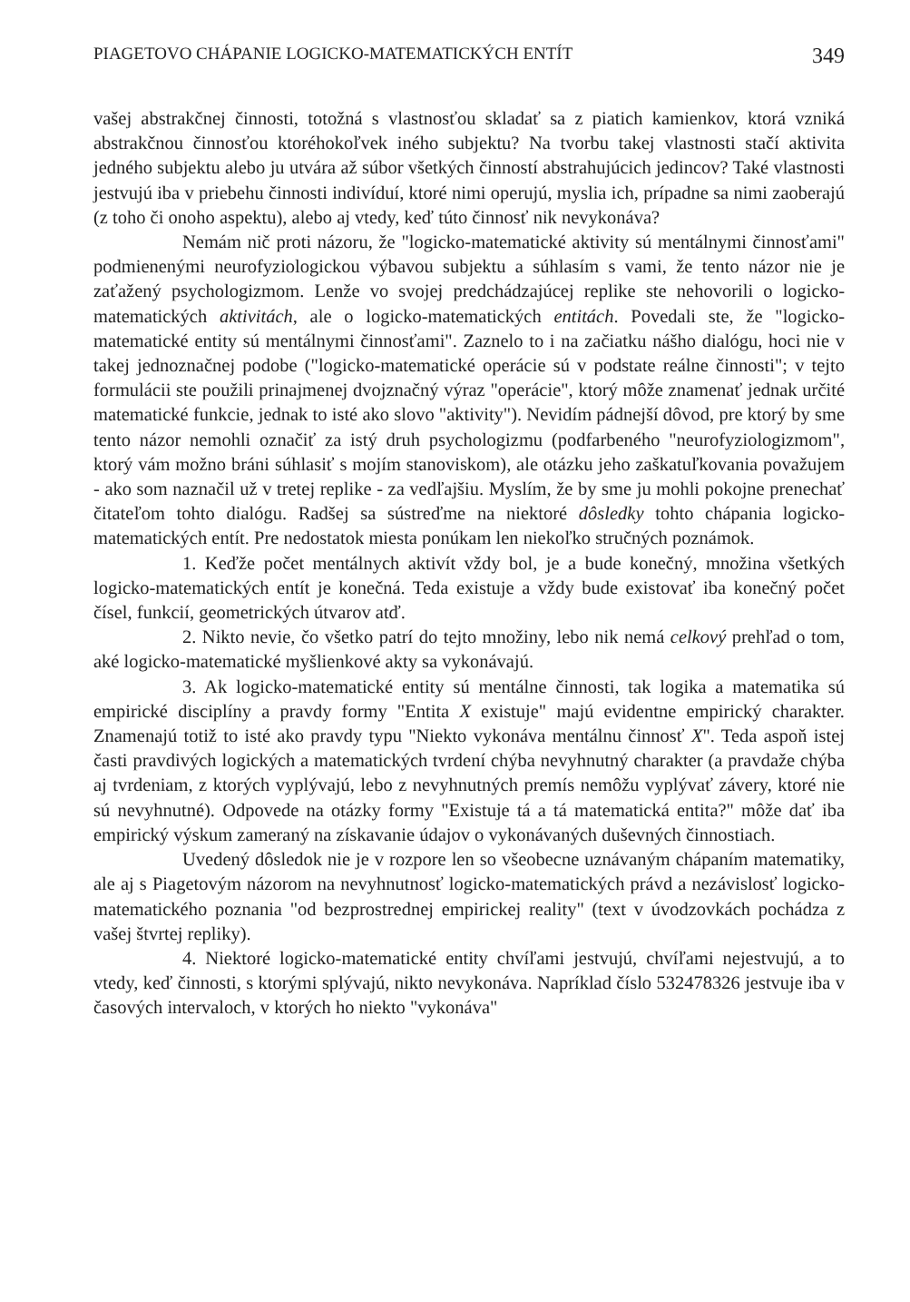PIAGETOVO CHÁPANIE LOGICKO-MATEMATICKÝCH ENTÍT 349
vašej abstrakčnej činnosti, totožná s vlastnosťou skladať sa z piatich kamienkov, ktorá vzniká abstrakčnou činnosťou ktoréhokoľvek iného subjektu? Na tvorbu takej vlastnosti stačí aktivita jedného subjektu alebo ju utvára až súbor všetkých činností abstrahujúcich jedincov? Také vlastnosti jestvujú iba v priebehu činnosti indivíduí, ktoré nimi operujú, myslia ich, prípadne sa nimi zaoberajú (z toho či onoho aspektu), alebo aj vtedy, keď túto činnosť nik nevykonáva?
Nemám nič proti názoru, že "logicko-matematické aktivity sú mentálnymi činnosťami" podmienenými neurofyziologickou výbavou subjektu a súhlasím s vami, že tento názor nie je zaťažený psychologizmom. Lenže vo svojej predchádzajúcej replike ste nehovorili o logicko-matematických aktivitách, ale o logicko-matematických entitách. Povedali ste, že "logicko-matematické entity sú mentálnymi činnosťami". Zaznelo to i na začiatku nášho dialógu, hoci nie v takej jednoznačnej podobe ("logicko-matematické operácie sú v podstate reálne činnosti"; v tejto formulácii ste použili prinajmenej dvojznačný výraz "operácie", ktorý môže znamenať jednak určité matematické funkcie, jednak to isté ako slovo "aktivity"). Nevidím pádnejší dôvod, pre ktorý by sme tento názor nemohli označiť za istý druh psychologizmu (podfarbeného "neurofyziologizmom", ktorý vám možno bráni súhlasiť s mojím stanoviskom), ale otázku jeho zaškatuľkovania považujem - ako som naznačil už v tretej replike - za vedľajšiu. Myslím, že by sme ju mohli pokojne prenechať čitateľom tohto dialógu. Radšej sa sústreďme na niektoré dôsledky tohto chápania logicko-matematických entít. Pre nedostatok miesta ponúkam len niekoľko stručných poznámok.
1. Keďže počet mentálnych aktivít vždy bol, je a bude konečný, množina všetkých logicko-matematických entít je konečná. Teda existuje a vždy bude existovať iba konečný počet čísel, funkcií, geometrických útvarov atď.
2. Nikto nevie, čo všetko patrí do tejto množiny, lebo nik nemá celkový prehľad o tom, aké logicko-matematické myšlienkové akty sa vykonávajú.
3. Ak logicko-matematické entity sú mentálne činnosti, tak logika a matematika sú empirické disciplíny a pravdy formy "Entita X existuje" majú evidentne empirický charakter. Znamenajú totiž to isté ako pravdy typu "Niekto vykonáva mentálnu činnosť X". Teda aspoň istej časti pravdivých logických a matematických tvrdení chýba nevyhnutný charakter (a pravdaže chýba aj tvrdeniam, z ktorých vyplývajú, lebo z nevyhnutných premís nemôžu vyplývať závery, ktoré nie sú nevyhnutné). Odpovede na otázky formy "Existuje tá a tá matematická entita?" môže dať iba empirický výskum zameraný na získavanie údajov o vykonávaných duševných činnostiach.
Uvedený dôsledok nie je v rozpore len so všeobecne uznávaným chápaním matematiky, ale aj s Piagetovým názorom na nevyhnutnosť logicko-matematických právd a nezávislosť logicko-matematického poznania "od bezprostrednej empirickej reality" (text v úvodzovkách pochádza z vašej štvrtej repliky).
4. Niektoré logicko-matematické entity chvíľami jestvujú, chvíľami nejestvujú, a to vtedy, keď činnosti, s ktorými splývajú, nikto nevykonáva. Napríklad číslo 532478326 jestvuje iba v časových intervaloch, v ktorých ho niekto "vykonáva"